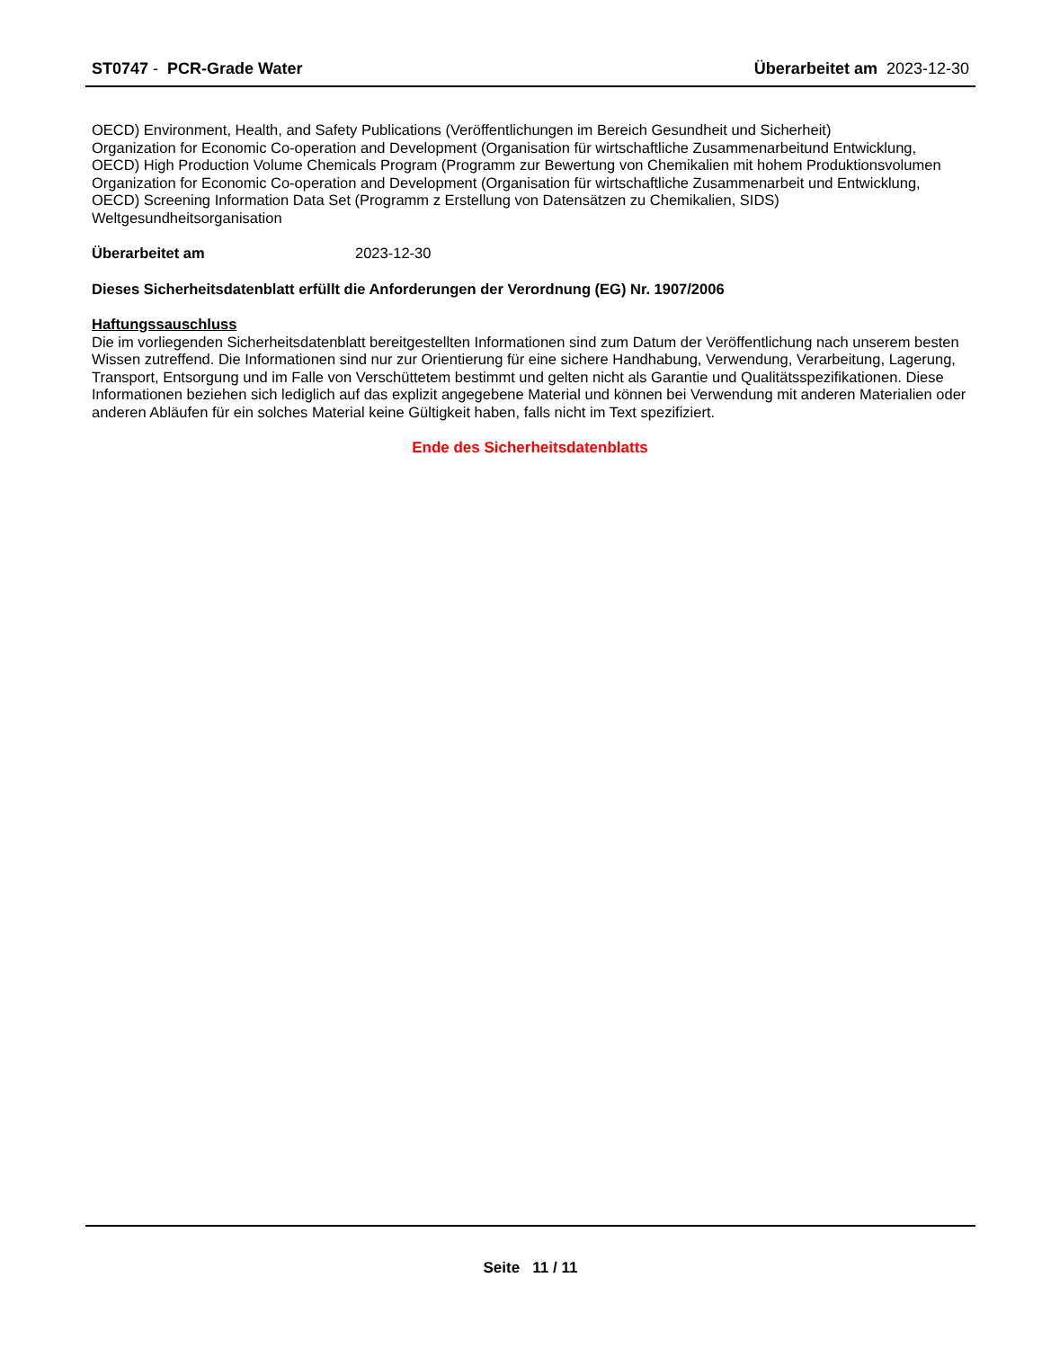ST0747 - PCR-Grade Water Überarbeitet am 2023-12-30
OECD) Environment, Health, and Safety Publications (Veröffentlichungen im Bereich Gesundheit und Sicherheit)
Organization for Economic Co-operation and Development (Organisation für wirtschaftliche Zusammenarbeitund Entwicklung,
OECD) High Production Volume Chemicals Program (Programm zur Bewertung von Chemikalien mit hohem Produktionsvolumen
Organization for Economic Co-operation and Development (Organisation für wirtschaftliche Zusammenarbeit und Entwicklung,
OECD) Screening Information Data Set (Programm z Erstellung von Datensätzen zu Chemikalien, SIDS)
Weltgesundheitsorganisation
Überarbeitet am 2023-12-30
Dieses Sicherheitsdatenblatt erfüllt die Anforderungen der Verordnung (EG) Nr. 1907/2006
Haftungssauschluss
Die im vorliegenden Sicherheitsdatenblatt bereitgestellten Informationen sind zum Datum der Veröffentlichung nach unserem besten Wissen zutreffend. Die Informationen sind nur zur Orientierung für eine sichere Handhabung, Verwendung, Verarbeitung, Lagerung, Transport, Entsorgung und im Falle von Verschüttetem bestimmt und gelten nicht als Garantie und Qualitätsspezifikationen. Diese Informationen beziehen sich lediglich auf das explizit angegebene Material und können bei Verwendung mit anderen Materialien oder anderen Abläufen für ein solches Material keine Gültigkeit haben, falls nicht im Text spezifiziert.
Ende des Sicherheitsdatenblatts
Seite 11 / 11